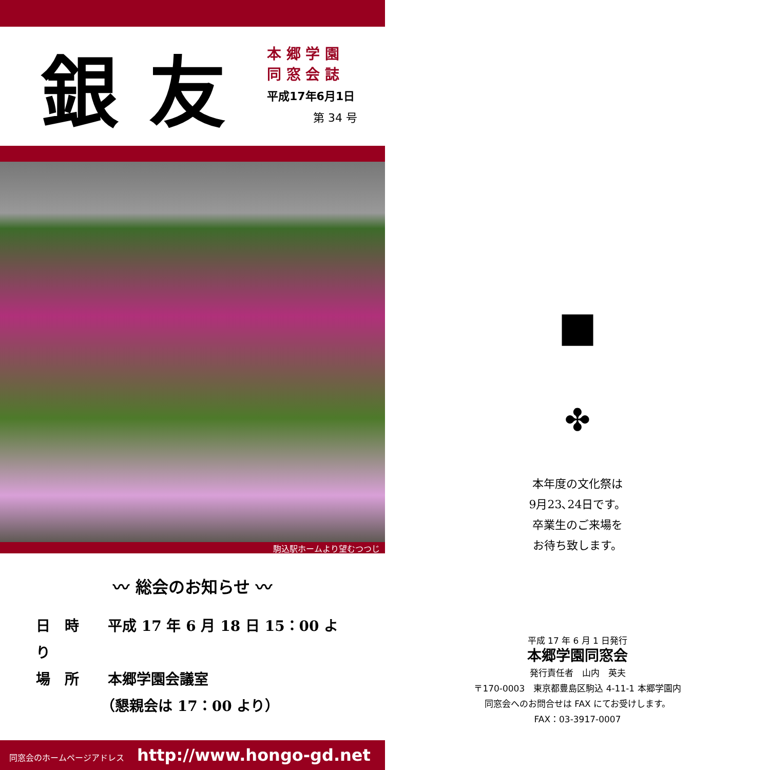銀友
本 郷 学 園
同 窓 会 誌
平成17年6月1日
第 34 号
駒込駅ホームより望むつつじ
〰 総会のお知らせ 〰
日　時　　平成 17 年 6 月 18 日 15：00 より
場　所　　本郷学園会議室
　　　　　（懇親会は 17：00 より）
同窓会のホームページアドレス http://www.hongo-gd.net
■
✤
本年度の文化祭は
9月23､24日です。
卒業生のご来場を
お待ち致します。
平成 17 年 6 月 1 日発行
本郷学園同窓会
発行責任者　山内　英夫
〒170-0003　東京都豊島区駒込 4-11-1 本郷学園内
同窓会へのお問合せは FAX にてお受けします。
FAX：03-3917-0007